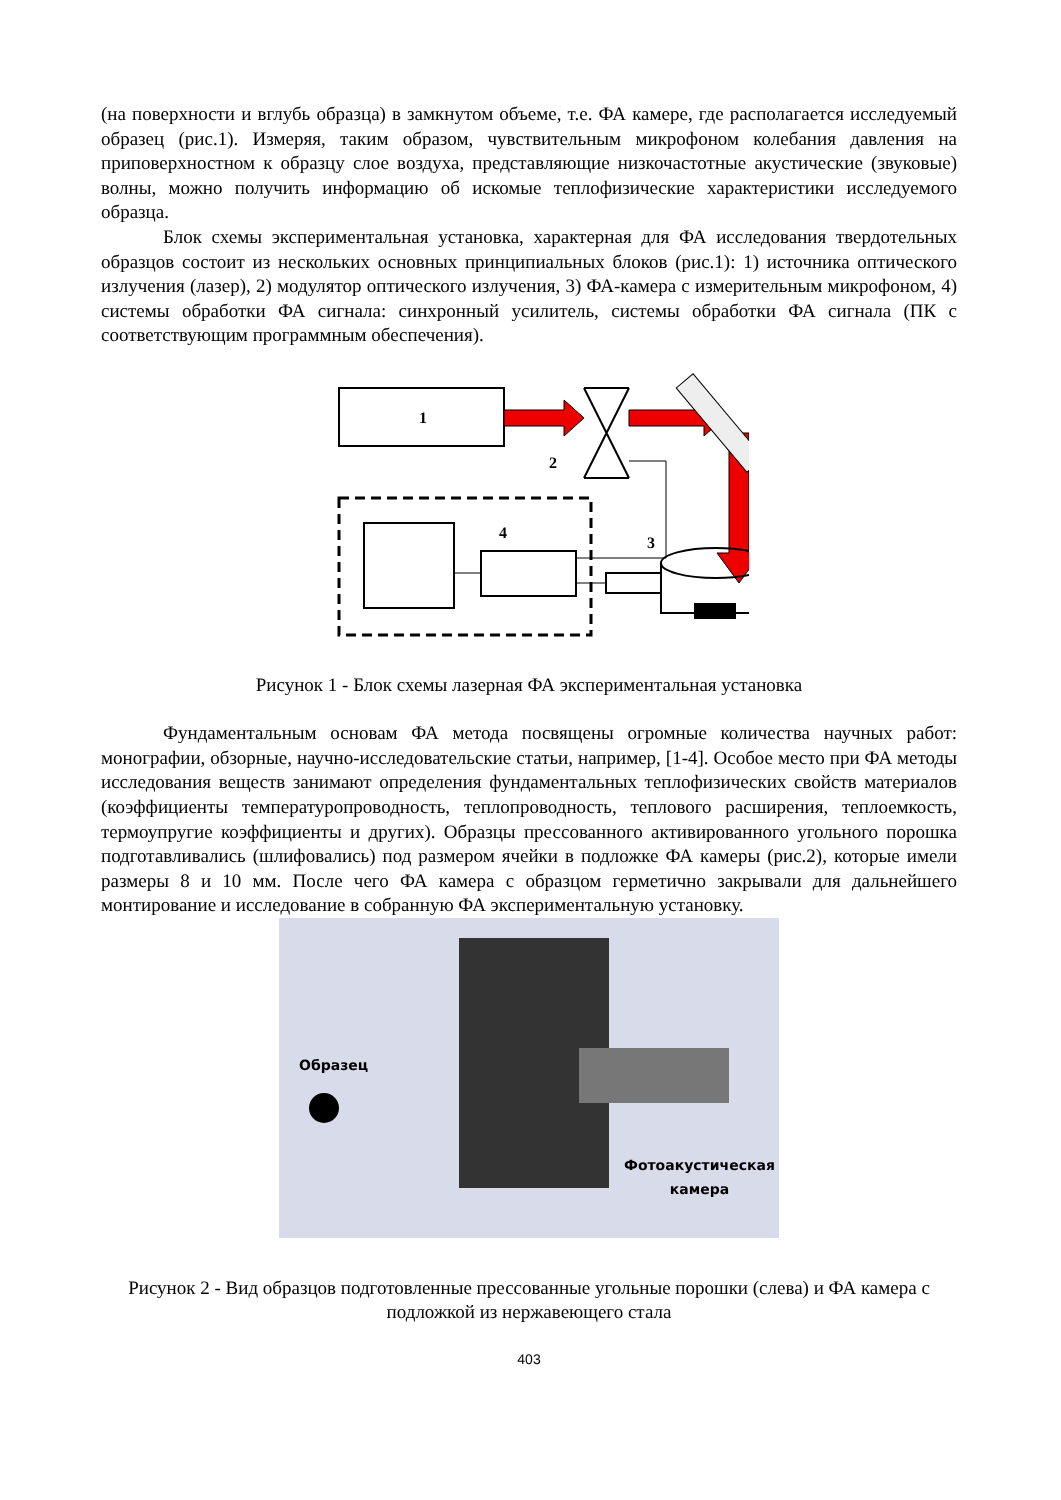(на поверхности и вглубь образца) в замкнутом объеме, т.е. ФА камере, где располагается исследуемый образец (рис.1). Измеряя, таким образом, чувствительным микрофоном колебания давления на приповерхностном к образцу слое воздуха, представляющие низкочастотные акустические (звуковые) волны, можно получить информацию об искомые теплофизические характеристики исследуемого образца.
Блок схемы экспериментальная установка, характерная для ФА исследования твердотельных образцов состоит из нескольких основных принципиальных блоков (рис.1): 1) источника оптического излучения (лазер), 2) модулятор оптического излучения, 3) ФА-камера с измерительным микрофоном, 4) системы обработки ФА сигнала: синхронный усилитель, системы обработки ФА сигнала (ПК с соответствующим программным обеспечения).
1
2
4
3
Рисунок 1 - Блок схемы лазерная ФА экспериментальная установка
Фундаментальным основам ФА метода посвящены огромные количества научных работ: монографии, обзорные, научно-исследовательские статьи, например, [1-4]. Особое место при ФА методы исследования веществ занимают определения фундаментальных теплофизических свойств материалов (коэффициенты температуропроводность, теплопроводность, теплового расширения, теплоемкость, термоупругие коэффициенты и других). Образцы прессованного активированного угольного порошка подготавливались (шлифовались) под размером ячейки в подложке ФА камеры (рис.2), которые имели размеры 8 и 10 мм. После чего ФА камера с образцом герметично закрывали для дальнейшего монтирование и исследование в собранную ФА экспериментальную установку.
Образец
Фотоакустическая
камера
Рисунок 2 - Вид образцов подготовленные прессованные угольные порошки (слева) и ФА камера с подложкой из нержавеющего стала
403